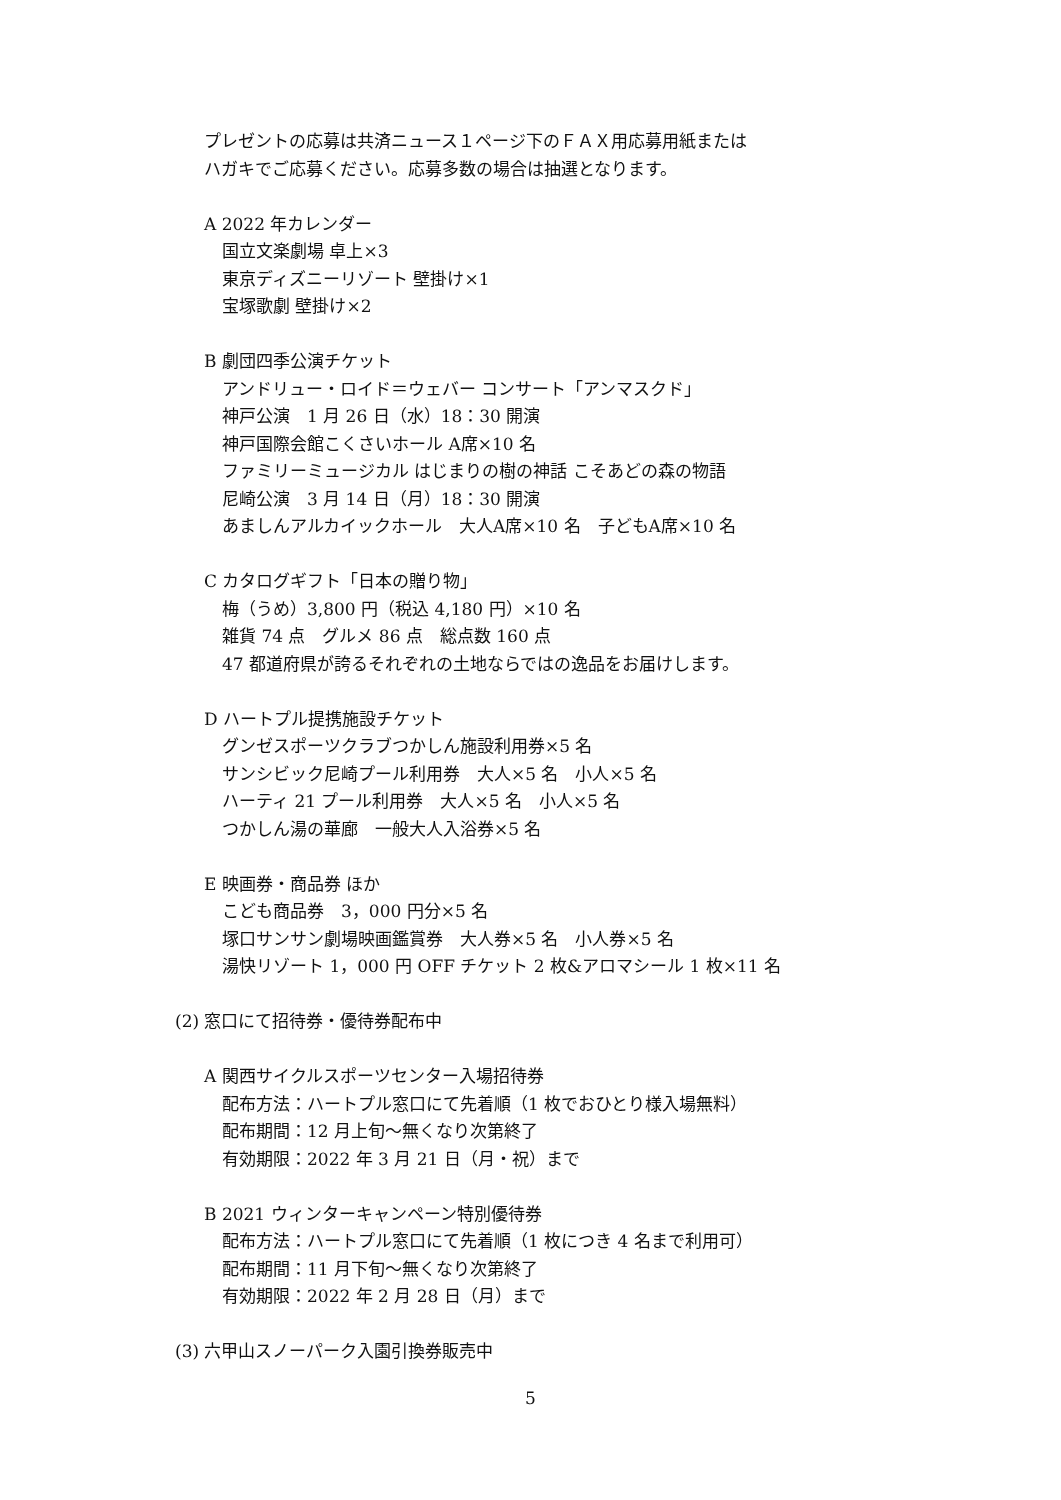プレゼントの応募は共済ニュース１ページ下のＦＡＸ用応募用紙または
ハガキでご応募ください。応募多数の場合は抽選となります。
A 2022 年カレンダー
国立文楽劇場 卓上×3
東京ディズニーリゾート 壁掛け×1
宝塚歌劇 壁掛け×2
B 劇団四季公演チケット
アンドリュー・ロイド＝ウェバー コンサート「アンマスクド」
神戸公演　1 月 26 日（水）18：30 開演
神戸国際会館こくさいホール A席×10 名
ファミリーミュージカル はじまりの樹の神話 こそあどの森の物語
尼崎公演　3 月 14 日（月）18：30 開演
あましんアルカイックホール　大人A席×10 名　子どもA席×10 名
C カタログギフト「日本の贈り物」
梅（うめ）3,800 円（税込 4,180 円）×10 名
雑貨 74 点　グルメ 86 点　総点数 160 点
47 都道府県が誇るそれぞれの土地ならではの逸品をお届けします。
D ハートプル提携施設チケット
グンゼスポーツクラブつかしん施設利用券×5 名
サンシビック尼崎プール利用券　大人×5 名　小人×5 名
ハーティ 21 プール利用券　大人×5 名　小人×5 名
つかしん湯の華廊　一般大人入浴券×5 名
E 映画券・商品券 ほか
こども商品券　3，000 円分×5 名
塚口サンサン劇場映画鑑賞券　大人券×5 名　小人券×5 名
湯快リゾート 1，000 円 OFF チケット 2 枚&アロマシール 1 枚×11 名
(2) 窓口にて招待券・優待券配布中
A 関西サイクルスポーツセンター入場招待券
配布方法：ハートプル窓口にて先着順（1 枚でおひとり様入場無料）
配布期間：12 月上旬～無くなり次第終了
有効期限：2022 年 3 月 21 日（月・祝）まで
B 2021 ウィンターキャンペーン特別優待券
配布方法：ハートプル窓口にて先着順（1 枚につき 4 名まで利用可）
配布期間：11 月下旬～無くなり次第終了
有効期限：2022 年 2 月 28 日（月）まで
(3) 六甲山スノーパーク入園引換券販売中
5